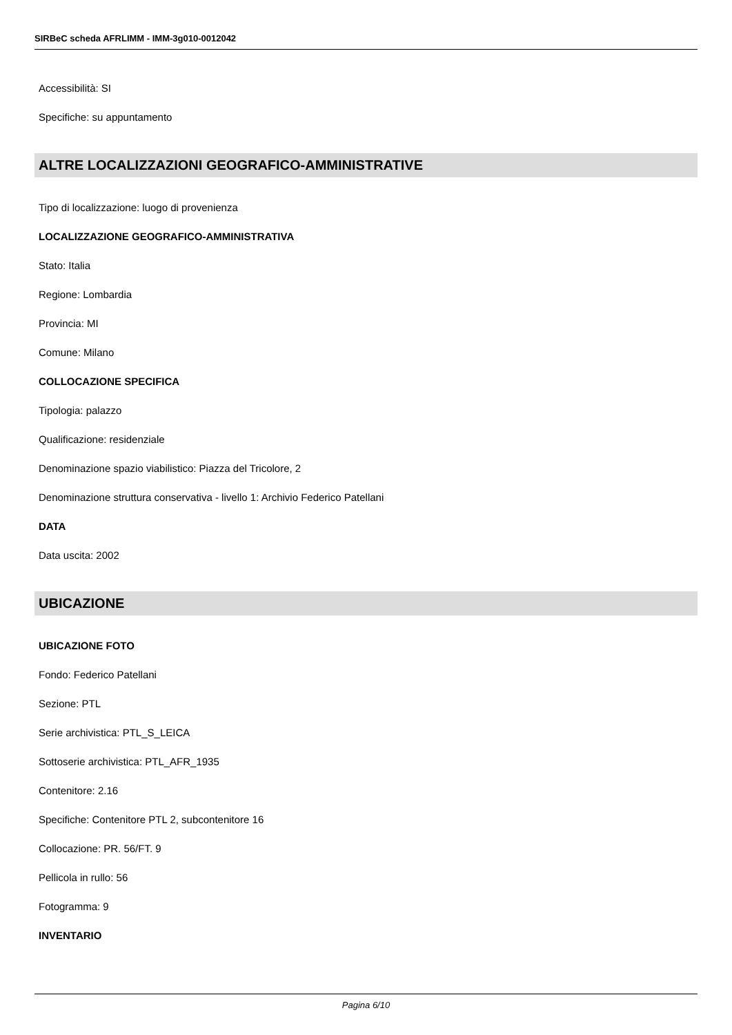SIRBeC scheda AFRLIMM - IMM-3g010-0012042
Accessibilità: SI
Specifiche: su appuntamento
ALTRE LOCALIZZAZIONI GEOGRAFICO-AMMINISTRATIVE
Tipo di localizzazione: luogo di provenienza
LOCALIZZAZIONE GEOGRAFICO-AMMINISTRATIVA
Stato: Italia
Regione: Lombardia
Provincia: MI
Comune: Milano
COLLOCAZIONE SPECIFICA
Tipologia: palazzo
Qualificazione: residenziale
Denominazione spazio viabilistico: Piazza del Tricolore, 2
Denominazione struttura conservativa - livello 1: Archivio Federico Patellani
DATA
Data uscita: 2002
UBICAZIONE
UBICAZIONE FOTO
Fondo: Federico Patellani
Sezione: PTL
Serie archivistica: PTL_S_LEICA
Sottoserie archivistica: PTL_AFR_1935
Contenitore: 2.16
Specifiche: Contenitore PTL 2, subcontenitore 16
Collocazione: PR. 56/FT. 9
Pellicola in rullo: 56
Fotogramma: 9
INVENTARIO
Pagina 6/10